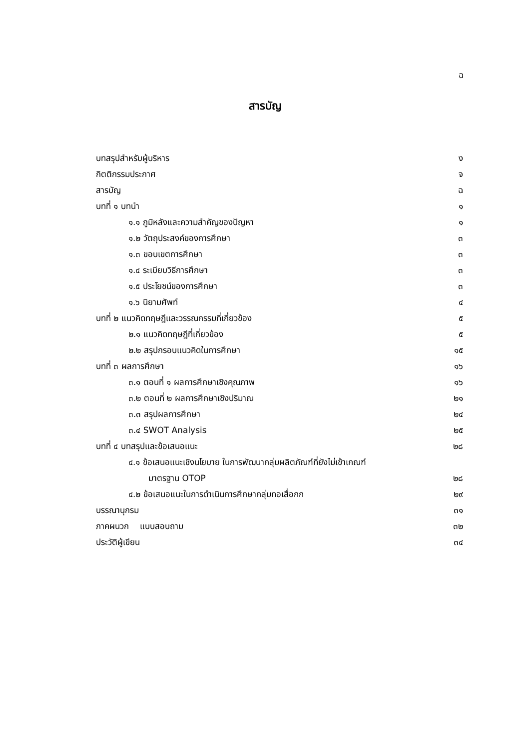ฉ
สารบัญ
บทสรุปสำหรับผู้บริหาร ง
กิตติกรรมประกาศ จ
สารบัญ ฉ
บทที่ ๑ บทนำ ๑
๑.๑ ภูมิหลังและความสำคัญของปัญหา ๑
๑.๒ วัตถุประสงค์ของการศึกษา ๓
๑.๓ ขอบเขตการศึกษา ๓
๑.๔ ระเบียบวิธีการศึกษา ๓
๑.๕ ประโยชน์ของการศึกษา ๓
๑.๖ นิยามศัพท์ ๔
บทที่ ๒ แนวคิดทฤษฎีและวรรณกรรมที่เกี่ยวข้อง ๕
๒.๑ แนวคิดทฤษฎีที่เกี่ยวข้อง ๕
๒.๒ สรุปกรอบแนวคิดในการศึกษา ๑๕
บทที่ ๓ ผลการศึกษา ๑๖
๓.๑ ตอนที่ ๑ ผลการศึกษาเชิงคุณภาพ ๑๖
๓.๒ ตอนที่ ๒ ผลการศึกษาเชิงปริมาณ ๒๑
๓.๓ สรุปผลการศึกษา ๒๔
๓.๔ SWOT Analysis ๒๕
บทที่ ๔ บทสรุปและข้อเสนอแนะ ๒๘
๔.๑ ข้อเสนอแนะเชิงนโยบาย ในการพัฒนากลุ่มผลิตภัณฑ์ที่ยังไม่เข้าเกณฑ์
มาตรฐาน OTOP ๒๘
๔.๒ ข้อเสนอแนะในการดำเนินการศึกษากลุ่มทอเสื่อกก ๒๙
บรรณานุกรม ๓๑
ภาคผนวก แบบสอบถาม ๓๒
ประวัติผู้เขียน ๓๔